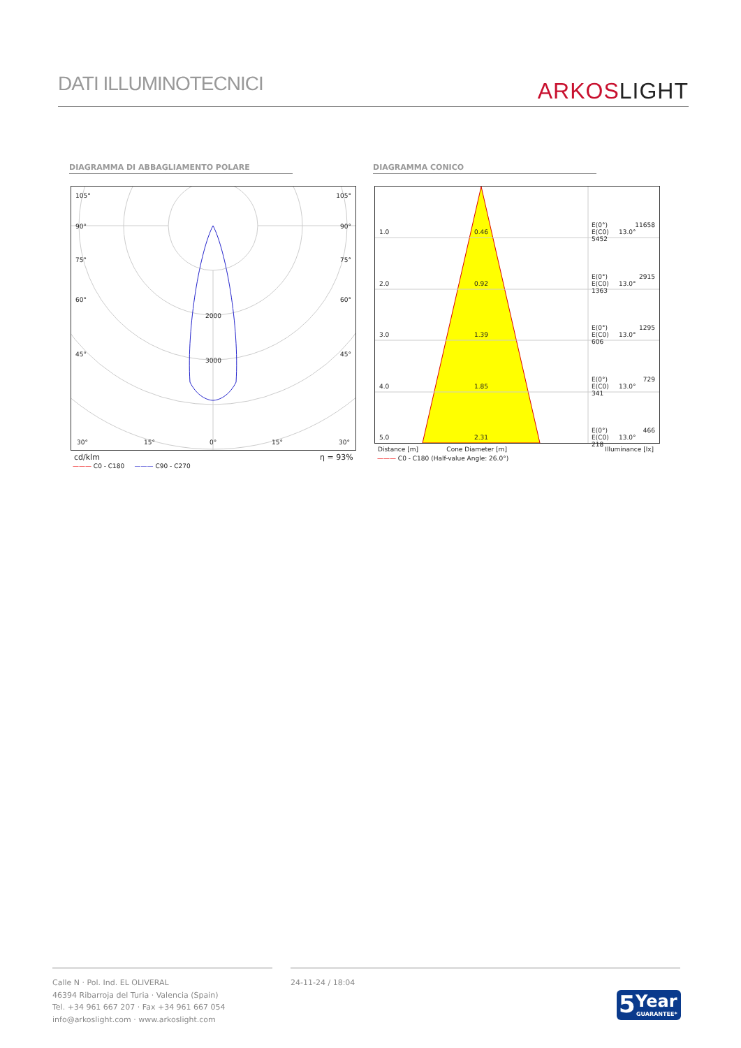DATI ILLUMINOTECNICI ARKOSLIGHT
DIAGRAMMA DI ABBAGLIAMENTO POLARE DIAGRAMMA CONICO
105° 105°
90° 90°
75° 75°
60° 60°
45° 45°
2000
3000
30° 15° 0° 15° 30°
cd/klm η = 93%
——— C0 - C180 ——— C90 - C270
1.0 0.46
E(0°)
E(C0) 13.0° 5452
11658
2.0 0.92
E(0°)
E(C0) 13.0° 1363
2915
3.0 1.39
E(0°)
E(C0) 13.0° 606
1295
4.0 1.85
E(0°)
E(C0) 13.0° 341
729
5.0 2.31
E(0°)
E(C0) 13.0° 218
466
Distance [m] Cone Diameter [m] Illuminance [lx]
——— C0 - C180 (Half-value Angle: 26.0°)
Calle N · Pol. Ind. EL OLIVERAL
46394 Ribarroja del Turia · Valencia (Spain)
Tel. +34 961 667 207 · Fax +34 961 667 054
info@arkoslight.com · www.arkoslight.com
24-11-24 / 18:04
5 Year
GUARANTEE*